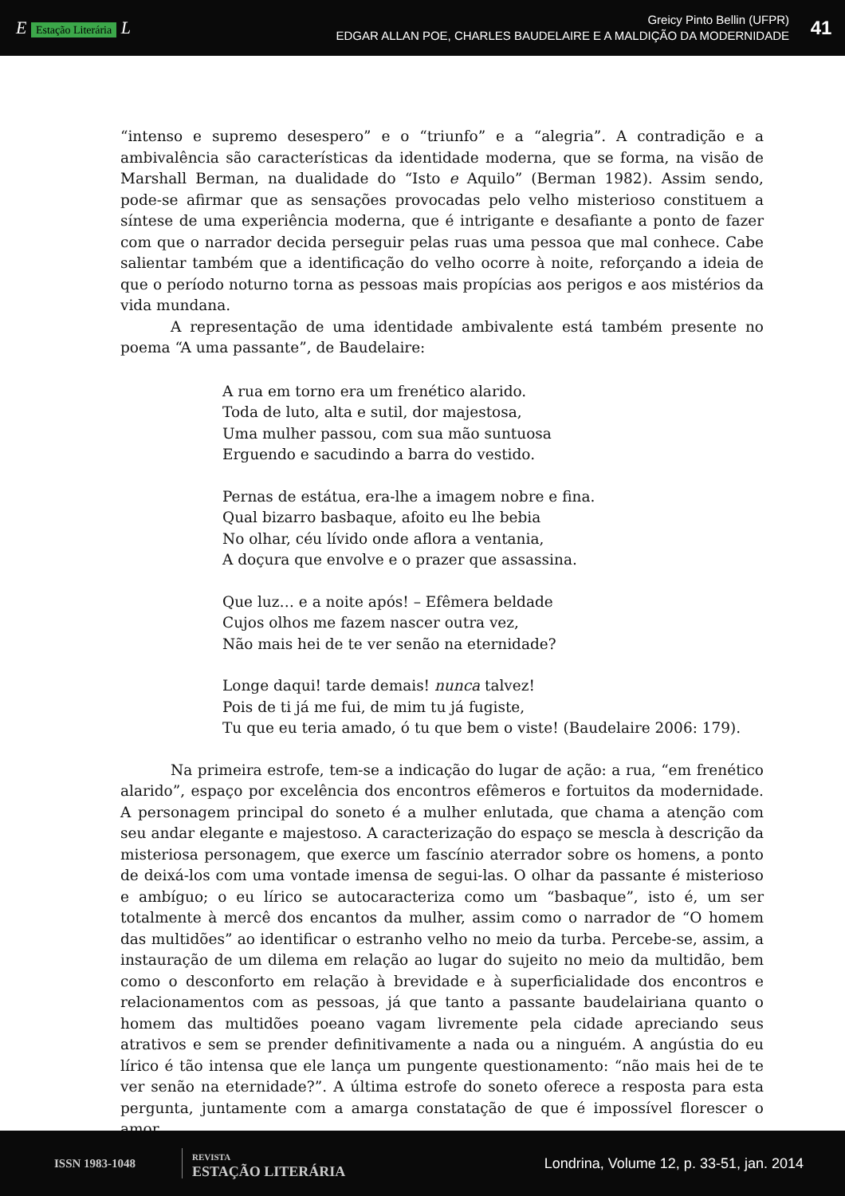E Estação Literária L
Greicy Pinto Bellin (UFPR)
EDGAR ALLAN POE, CHARLES BAUDELAIRE E A MALDIÇÃO DA MODERNIDADE
41
“intenso e supremo desespero” e o “triunfo” e a “alegria”. A contradição e a ambivalência são características da identidade moderna, que se forma, na visão de Marshall Berman, na dualidade do “Isto e Aquilo” (Berman 1982). Assim sendo, pode-se afirmar que as sensações provocadas pelo velho misterioso constituem a síntese de uma experiência moderna, que é intrigante e desafiante a ponto de fazer com que o narrador decida perseguir pelas ruas uma pessoa que mal conhece. Cabe salientar também que a identificação do velho ocorre à noite, reforçando a ideia de que o período noturno torna as pessoas mais propícias aos perigos e aos mistérios da vida mundana.
A representação de uma identidade ambivalente está também presente no poema “A uma passante”, de Baudelaire:
A rua em torno era um frenético alarido.
Toda de luto, alta e sutil, dor majestosa,
Uma mulher passou, com sua mão suntuosa
Erguendo e sacudindo a barra do vestido.
Pernas de estátua, era-lhe a imagem nobre e fina.
Qual bizarro basbaque, afoito eu lhe bebia
No olhar, céu lívido onde aflora a ventania,
A doçura que envolve e o prazer que assassina.
Que luz… e a noite após! – Efêmera beldade
Cujos olhos me fazem nascer outra vez,
Não mais hei de te ver senão na eternidade?
Longe daqui! tarde demais! nunca talvez!
Pois de ti já me fui, de mim tu já fugiste,
Tu que eu teria amado, ó tu que bem o viste! (Baudelaire 2006: 179).
Na primeira estrofe, tem-se a indicação do lugar de ação: a rua, “em frenético alarido”, espaço por excelência dos encontros efêmeros e fortuitos da modernidade. A personagem principal do soneto é a mulher enlutada, que chama a atenção com seu andar elegante e majestoso. A caracterização do espaço se mescla à descrição da misteriosa personagem, que exerce um fascínio aterrador sobre os homens, a ponto de deixá-los com uma vontade imensa de segui-las. O olhar da passante é misterioso e ambíguo; o eu lírico se autocaracteriza como um “basbaque”, isto é, um ser totalmente à mercê dos encantos da mulher, assim como o narrador de “O homem das multidões” ao identificar o estranho velho no meio da turba. Percebe-se, assim, a instauração de um dilema em relação ao lugar do sujeito no meio da multidão, bem como o desconforto em relação à brevidade e à superficialidade dos encontros e relacionamentos com as pessoas, já que tanto a passante baudelairiana quanto o homem das multidões poeano vagam livremente pela cidade apreciando seus atrativos e sem se prender definitivamente a nada ou a ninguém. A angústia do eu lírico é tão intensa que ele lança um pungente questionamento: “não mais hei de te ver senão na eternidade?”. A última estrofe do soneto oferece a resposta para esta pergunta, juntamente com a amarga constatação de que é impossível florescer o amor
ISSN 1983-1048
REVISTA
ESTAÇÃO LITERÁRIA
Londrina, Volume 12, p. 33-51, jan. 2014